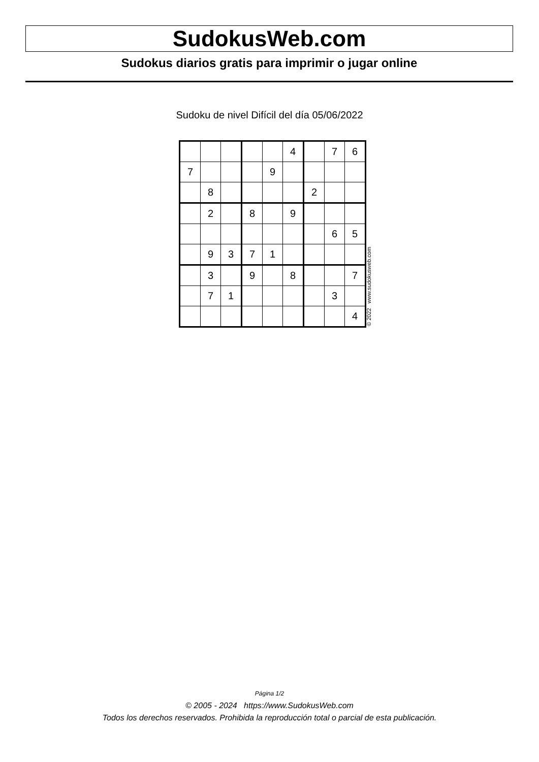SudokusWeb.com
Sudokus diarios gratis para imprimir o jugar online
Sudoku de nivel Difícil del día 05/06/2022
| | | | | | 4 | | 7 | 6 |
| 7 | | | | 9 | | | | |
| | 8 | | | | | 2 | | |
| | 2 | | 8 | | 9 | | | |
| | | | | | | | 6 | 5 |
| | 9 | 3 | 7 | 1 | | | | |
| | 3 | | 9 | | 8 | | | 7 |
| | 7 | 1 | | | | | 3 | |
| | | | | | | | | 4 |
© 2022 www.sudokusweb.com
Página 1/2
© 2005 - 2024 https://www.SudokusWeb.com
Todos los derechos reservados. Prohibida la reproducción total o parcial de esta publicación.